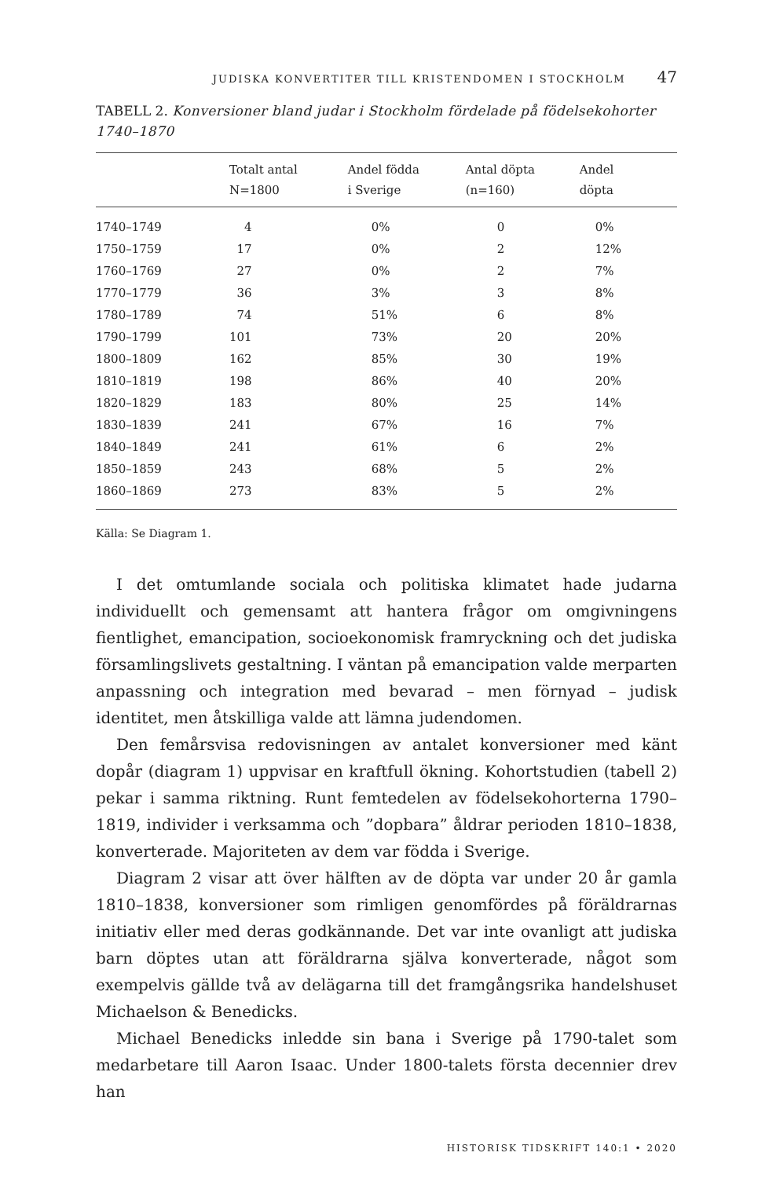JUDISKA KONVERTITER TILL KRISTENDOMEN I STOCKHOLM 47
TABELL 2. Konversioner bland judar i Stockholm fördelade på födelsekohorter 1740–1870
| | Totalt antal N=1800 | Andel födda i Sverige | Antal döpta (n=160) | Andel döpta |
| --- | --- | --- | --- | --- |
| 1740–1749 | 4 | 0% | 0 | 0% |
| 1750–1759 | 17 | 0% | 2 | 12% |
| 1760–1769 | 27 | 0% | 2 | 7% |
| 1770–1779 | 36 | 3% | 3 | 8% |
| 1780–1789 | 74 | 51% | 6 | 8% |
| 1790–1799 | 101 | 73% | 20 | 20% |
| 1800–1809 | 162 | 85% | 30 | 19% |
| 1810–1819 | 198 | 86% | 40 | 20% |
| 1820–1829 | 183 | 80% | 25 | 14% |
| 1830–1839 | 241 | 67% | 16 | 7% |
| 1840–1849 | 241 | 61% | 6 | 2% |
| 1850–1859 | 243 | 68% | 5 | 2% |
| 1860–1869 | 273 | 83% | 5 | 2% |
Källa: Se Diagram 1.
I det omtumlande sociala och politiska klimatet hade judarna individuellt och gemensamt att hantera frågor om omgivningens fientlighet, emancipation, socioekonomisk framryckning och det judiska församlingslivets gestaltning. I väntan på emancipation valde merparten anpassning och integration med bevarad – men förnyad – judisk identitet, men åtskilliga valde att lämna judendomen.
Den femårsvisa redovisningen av antalet konversioner med känt dopår (diagram 1) uppvisar en kraftfull ökning. Kohortstudien (tabell 2) pekar i samma riktning. Runt femtedelen av födelsekohorterna 1790–1819, individer i verksamma och ”dopbara” åldrar perioden 1810–1838, konverterade. Majoriteten av dem var födda i Sverige.
Diagram 2 visar att över hälften av de döpta var under 20 år gamla 1810–1838, konversioner som rimligen genomfördes på föräldrarnas initiativ eller med deras godkännande. Det var inte ovanligt att judiska barn döptes utan att föräldrarna själva konverterade, något som exempelvis gällde två av delägarna till det framgångsrika handelshuset Michaelson & Benedicks.
Michael Benedicks inledde sin bana i Sverige på 1790-talet som medarbetare till Aaron Isaac. Under 1800-talets första decennier drev han
HISTORISK TIDSKRIFT 140:1 • 2020